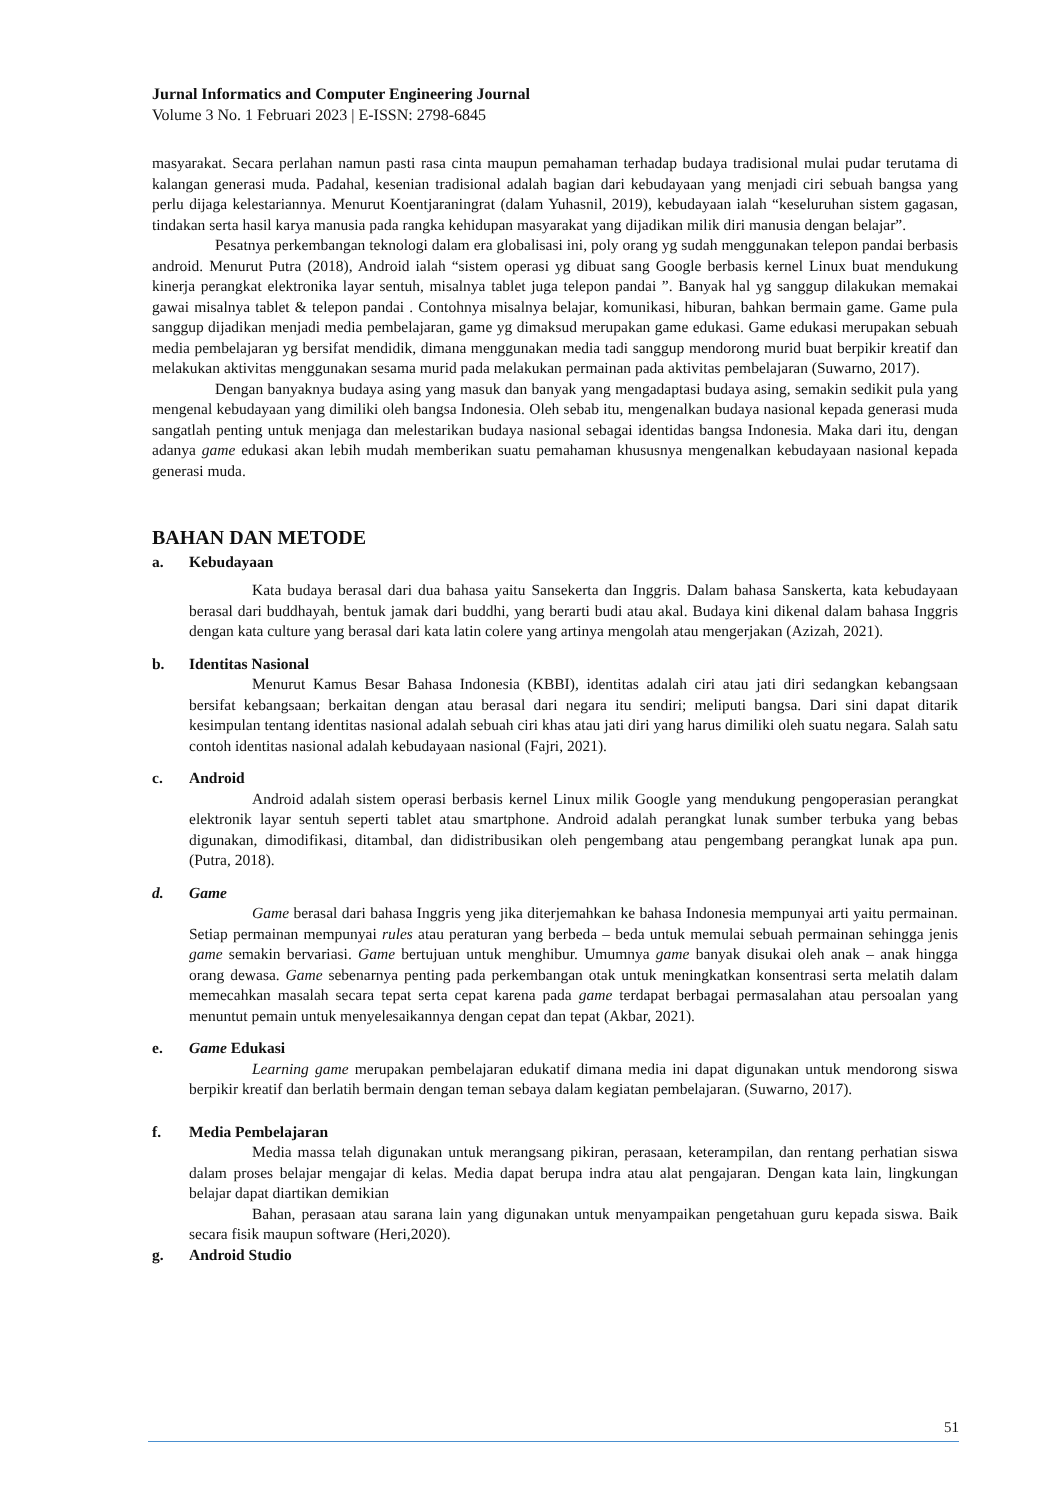Jurnal Informatics and Computer Engineering Journal
Volume 3 No. 1 Februari 2023 | E-ISSN: 2798-6845
masyarakat. Secara perlahan namun pasti rasa cinta maupun pemahaman terhadap budaya tradisional mulai pudar terutama di kalangan generasi muda. Padahal, kesenian tradisional adalah bagian dari kebudayaan yang menjadi ciri sebuah bangsa yang perlu dijaga kelestariannya. Menurut Koentjaraningrat (dalam Yuhasnil, 2019), kebudayaan ialah “keseluruhan sistem gagasan, tindakan serta hasil karya manusia pada rangka kehidupan masyarakat yang dijadikan milik diri manusia dengan belajar”.
Pesatnya perkembangan teknologi dalam era globalisasi ini, poly orang yg sudah menggunakan telepon pandai berbasis android. Menurut Putra (2018), Android ialah “sistem operasi yg dibuat sang Google berbasis kernel Linux buat mendukung kinerja perangkat elektronika layar sentuh, misalnya tablet juga telepon pandai ”. Banyak hal yg sanggup dilakukan memakai gawai misalnya tablet & telepon pandai . Contohnya misalnya belajar, komunikasi, hiburan, bahkan bermain game. Game pula sanggup dijadikan menjadi media pembelajaran, game yg dimaksud merupakan game edukasi. Game edukasi merupakan sebuah media pembelajaran yg bersifat mendidik, dimana menggunakan media tadi sanggup mendorong murid buat berpikir kreatif dan melakukan aktivitas menggunakan sesama murid pada melakukan permainan pada aktivitas pembelajaran (Suwarno, 2017).
Dengan banyaknya budaya asing yang masuk dan banyak yang mengadaptasi budaya asing, semakin sedikit pula yang mengenal kebudayaan yang dimiliki oleh bangsa Indonesia. Oleh sebab itu, mengenalkan budaya nasional kepada generasi muda sangatlah penting untuk menjaga dan melestarikan budaya nasional sebagai identidas bangsa Indonesia. Maka dari itu, dengan adanya game edukasi akan lebih mudah memberikan suatu pemahaman khususnya mengenalkan kebudayaan nasional kepada generasi muda.
BAHAN DAN METODE
a. Kebudayaan
Kata budaya berasal dari dua bahasa yaitu Sansekerta dan Inggris. Dalam bahasa Sanskerta, kata kebudayaan berasal dari buddhayah, bentuk jamak dari buddhi, yang berarti budi atau akal. Budaya kini dikenal dalam bahasa Inggris dengan kata culture yang berasal dari kata latin colere yang artinya mengolah atau mengerjakan (Azizah, 2021).
b. Identitas Nasional
Menurut Kamus Besar Bahasa Indonesia (KBBI), identitas adalah ciri atau jati diri sedangkan kebangsaan bersifat kebangsaan; berkaitan dengan atau berasal dari negara itu sendiri; meliputi bangsa. Dari sini dapat ditarik kesimpulan tentang identitas nasional adalah sebuah ciri khas atau jati diri yang harus dimiliki oleh suatu negara. Salah satu contoh identitas nasional adalah kebudayaan nasional (Fajri, 2021).
c. Android
Android adalah sistem operasi berbasis kernel Linux milik Google yang mendukung pengoperasian perangkat elektronik layar sentuh seperti tablet atau smartphone. Android adalah perangkat lunak sumber terbuka yang bebas digunakan, dimodifikasi, ditambal, dan didistribusikan oleh pengembang atau pengembang perangkat lunak apa pun. (Putra, 2018).
d. Game
Game berasal dari bahasa Inggris yeng jika diterjemahkan ke bahasa Indonesia mempunyai arti yaitu permainan. Setiap permainan mempunyai rules atau peraturan yang berbeda – beda untuk memulai sebuah permainan sehingga jenis game semakin bervariasi. Game bertujuan untuk menghibur. Umumnya game banyak disukai oleh anak – anak hingga orang dewasa. Game sebenarnya penting pada perkembangan otak untuk meningkatkan konsentrasi serta melatih dalam memecahkan masalah secara tepat serta cepat karena pada game terdapat berbagai permasalahan atau persoalan yang menuntut pemain untuk menyelesaikannya dengan cepat dan tepat (Akbar, 2021).
e. Game Edukasi
Learning game merupakan pembelajaran edukatif dimana media ini dapat digunakan untuk mendorong siswa berpikir kreatif dan berlatih bermain dengan teman sebaya dalam kegiatan pembelajaran. (Suwarno, 2017).
f. Media Pembelajaran
Media massa telah digunakan untuk merangsang pikiran, perasaan, keterampilan, dan rentang perhatian siswa dalam proses belajar mengajar di kelas. Media dapat berupa indra atau alat pengajaran. Dengan kata lain, lingkungan belajar dapat diartikan demikian
Bahan, perasaan atau sarana lain yang digunakan untuk menyampaikan pengetahuan guru kepada siswa. Baik secara fisik maupun software (Heri,2020).
g. Android Studio
51